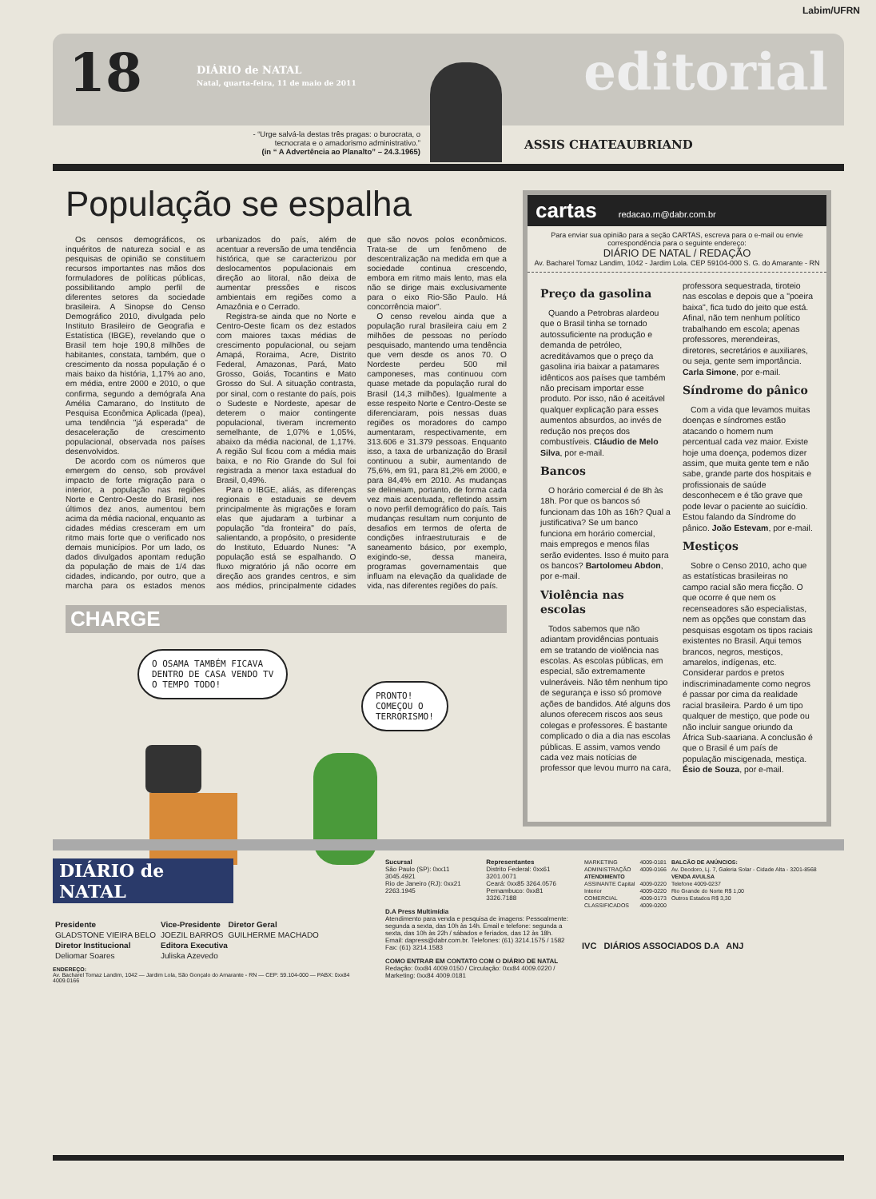Labim/UFRN
18
DIÁRIO de NATAL
Natal, quarta-feira, 11 de maio de 2011
editorial
- “Urge salvá-la destas três pragas: o burocrata, o tecnocrata e o amadorismo administrativo.”
(in “ A Advertência ao Planalto” – 24.3.1965)
ASSIS CHATEAUBRIAND
População se espalha
Os censos demográficos, os inquéritos de natureza social e as pesquisas de opinião se constituem recursos importantes nas mãos dos formuladores de políticas públicas, possibilitando amplo perfil de diferentes setores da sociedade brasileira. A Sinopse do Censo Demográfico 2010, divulgada pelo Instituto Brasileiro de Geografia e Estatística (IBGE), revelando que o Brasil tem hoje 190,8 milhões de habitantes, constata, também, que o crescimento da nossa população é o mais baixo da história, 1,17% ao ano, em média, entre 2000 e 2010, o que confirma, segundo a demógrafa Ana Amélia Camarano, do Instituto de Pesquisa Econômica Aplicada (Ipea), uma tendência "já esperada" de desaceleração de crescimento populacional, observada nos países desenvolvidos.
De acordo com os números que emergem do censo, sob provável impacto de forte migração para o interior, a população nas regiões Norte e Centro-Oeste do Brasil, nos últimos dez anos, aumentou bem acima da média nacional, enquanto as cidades médias cresceram em um ritmo mais forte que o verificado nos demais municípios. Por um lado, os dados divulgados apontam redução da população de mais de 1/4 das cidades, indicando, por outro, que a marcha para os estados menos urbanizados do país, além de acentuar a reversão de uma tendência histórica, que se caracterizou por deslocamentos populacionais em direção ao litoral, não deixa de aumentar pressões e riscos ambientais em regiões como a Amazônia e o Cerrado.
Registra-se ainda que no Norte e Centro-Oeste ficam os dez estados com maiores taxas médias de crescimento populacional, ou sejam Amapá, Roraima, Acre, Distrito Federal, Amazonas, Pará, Mato Grosso, Goiás, Tocantins e Mato Grosso do Sul. A situação contrasta, por sinal, com o restante do país, pois o Sudeste e Nordeste, apesar de deterem o maior contingente populacional, tiveram incremento semelhante, de 1,07% e 1,05%, abaixo da média nacional, de 1,17%. A região Sul ficou com a média mais baixa, e no Rio Grande do Sul foi registrada a menor taxa estadual do Brasil, 0,49%.
Para o IBGE, aliás, as diferenças regionais e estaduais se devem principalmente às migrações e foram elas que ajudaram a turbinar a população "da fronteira" do país, salientando, a propósito, o presidente do Instituto, Eduardo Nunes: "A população está se espalhando. O fluxo migratório já não ocorre em direção aos grandes centros, e sim aos médios, principalmente cidades que são novos polos econômicos. Trata-se de um fenômeno de descentralização na medida em que a sociedade continua crescendo, embora em ritmo mais lento, mas ela não se dirige mais exclusivamente para o eixo Rio-São Paulo. Há concorrência maior".
O censo revelou ainda que a população rural brasileira caiu em 2 milhões de pessoas no período pesquisado, mantendo uma tendência que vem desde os anos 70. O Nordeste perdeu 500 mil camponeses, mas continuou com quase metade da população rural do Brasil (14,3 milhões). Igualmente a esse respeito Norte e Centro-Oeste se diferenciaram, pois nessas duas regiões os moradores do campo aumentaram, respectivamente, em 313.606 e 31.379 pessoas. Enquanto isso, a taxa de urbanização do Brasil continuou a subir, aumentando de 75,6%, em 91, para 81,2% em 2000, e para 84,4% em 2010. As mudanças se delineiam, portanto, de forma cada vez mais acentuada, refletindo assim o novo perfil demográfico do país. Tais mudanças resultam num conjunto de desafios em termos de oferta de condições infraestruturais e de saneamento básico, por exemplo, exigindo-se, dessa maneira, programas governamentais que influam na elevação da qualidade de vida, nas diferentes regiões do país.
CHARGE
O OSAMA TAMBÉM FICAVA
DENTRO DE CASA VENDO TV
O TEMPO TODO!
PRONTO!
COMEÇOU O
TERRORISMO!
cartas redacao.rn@dabr.com.br
Para enviar sua opinião para a seção CARTAS, escreva para o e-mail ou envie correspondência para o seguinte endereço:
DIÁRIO DE NATAL / REDAÇÃO
Av. Bacharel Tomaz Landim, 1042 - Jardim Lola. CEP 59104-000 S. G. do Amarante - RN
Preço da gasolina
Quando a Petrobras alardeou que o Brasil tinha se tornado autossuficiente na produção e demanda de petróleo, acreditávamos que o preço da gasolina iria baixar a patamares idênticos aos países que também não precisam importar esse produto. Por isso, não é aceitável qualquer explicação para esses aumentos absurdos, ao invés de redução nos preços dos combustíveis. Cláudio de Melo Silva, por e-mail.
Bancos
O horário comercial é de 8h às 18h. Por que os bancos só funcionam das 10h as 16h? Qual a justificativa? Se um banco funciona em horário comercial, mais empregos e menos filas serão evidentes. Isso é muito para os bancos? Bartolomeu Abdon, por e-mail.
Violência nas escolas
Todos sabemos que não adiantam providências pontuais em se tratando de violência nas escolas. As escolas públicas, em especial, são extremamente vulneráveis. Não têm nenhum tipo de segurança e isso só promove ações de bandidos. Até alguns dos alunos oferecem riscos aos seus colegas e professores. É bastante complicado o dia a dia nas escolas públicas. E assim, vamos vendo cada vez mais notícias de professor que levou murro na cara, professora sequestrada, tiroteio nas escolas e depois que a "poeira baixa", fica tudo do jeito que está. Afinal, não tem nenhum político trabalhando em escola; apenas professores, merendeiras, diretores, secretários e auxiliares, ou seja, gente sem importância. Carla Simone, por e-mail.
Síndrome do pânico
Com a vida que levamos muitas doenças e síndromes estão atacando o homem num percentual cada vez maior. Existe hoje uma doença, podemos dizer assim, que muita gente tem e não sabe, grande parte dos hospitais e profissionais de saúde desconhecem e é tão grave que pode levar o paciente ao suicídio. Estou falando da Síndrome do pânico. João Estevam, por e-mail.
Mestiços
Sobre o Censo 2010, acho que as estatísticas brasileiras no campo racial são mera ficção. O que ocorre é que nem os recenseadores são especialistas, nem as opções que constam das pesquisas esgotam os tipos raciais existentes no Brasil. Aqui temos brancos, negros, mestiços, amarelos, indígenas, etc. Considerar pardos e pretos indiscriminadamente como negros é passar por cima da realidade racial brasileira. Pardo é um tipo qualquer de mestiço, que pode ou não incluir sangue oriundo da África Sub-saariana. A conclusão é que o Brasil é um país de população miscigenada, mestiça. Ésio de Souza, por e-mail.
DIÁRIO de NATAL
| Presidente | Vice-Presidente | Diretor Geral |
| --- | --- | --- |
| GLADSTONE VIEIRA BELO | JOEZIL BARROS | GUILHERME MACHADO |
| Diretor Institucional | Editora Executiva | |
| Deliomar Soares | Juliska Azevedo | |
ENDEREÇO:
Av. Bacharel Tomaz Landim, 1042 — Jardim Lola, São Gonçalo do Amarante - RN — CEP: 59.104-000 — PABX: 0xx84 4009.0166
Sucursal
São Paulo (SP): 0xx11 3045.4921
Rio de Janeiro (RJ): 0xx21 2263.1945
Representantes
Distrito Federal: 0xx61 3201.0071
Ceará: 0xx85 3264.0576
Pernambuco: 0xx81 3326.7188
D.A Press Multimídia
Atendimento para venda e pesquisa de imagens: Pessoalmente: segunda a sexta, das 10h às 14h. Email e telefone: segunda a sexta, das 10h às 22h / sábados e feriados, das 12 às 18h. Email: dapress@dabr.com.br. Telefones: (61) 3214.1575 / 1582 Fax: (61) 3214.1583
COMO ENTRAR EM CONTATO COM O DIÁRIO DE NATAL
Redação: 0xx84 4009.0150 / Circulação: 0xx84 4009.0220 / Marketing: 0xx84 4009.0181
| MARKETING | 4009-0181 | BALCÃO DE ANÚNCIOS: |
| ADMINISTRAÇÃO | 4009-0166 | Av. Deodoro, Lj. 7, Galeria Solar - Cidade Alta - 3201-8568 |
| ATENDIMENTO | | VENDA AVULSA |
| ASSINANTE Capital | 4009-0220 | Telefone 4009-0237 |
| Interior | 4009-0220 | Rio Grande do Norte R$ 1,00 |
| COMERCIAL | 4009-0173 | Outros Estados R$ 3,30 |
| CLASSIFICADOS | 4009-0200 | |
IVC DIÁRIOS ASSOCIADOS D.A ANJ